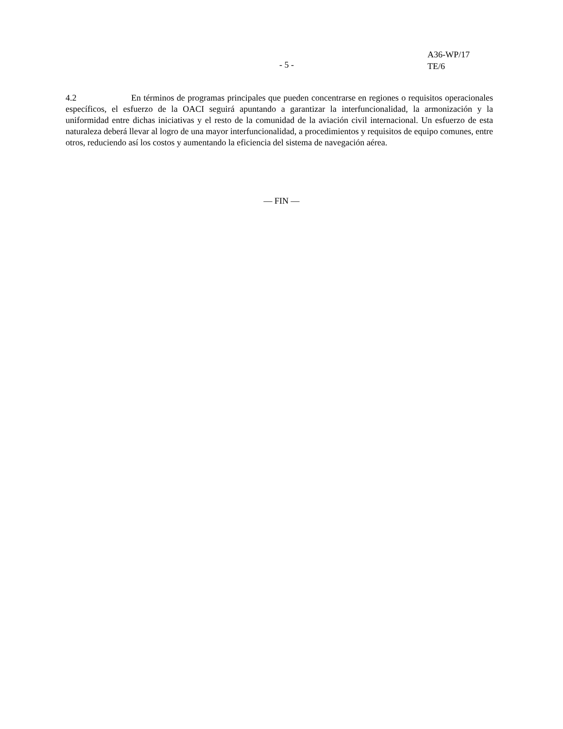A36-WP/17
TE/6
- 5 -
4.2 En términos de programas principales que pueden concentrarse en regiones o requisitos operacionales específicos, el esfuerzo de la OACI seguirá apuntando a garantizar la interfuncionalidad, la armonización y la uniformidad entre dichas iniciativas y el resto de la comunidad de la aviación civil internacional. Un esfuerzo de esta naturaleza deberá llevar al logro de una mayor interfuncionalidad, a procedimientos y requisitos de equipo comunes, entre otros, reduciendo así los costos y aumentando la eficiencia del sistema de navegación aérea.
— FIN —